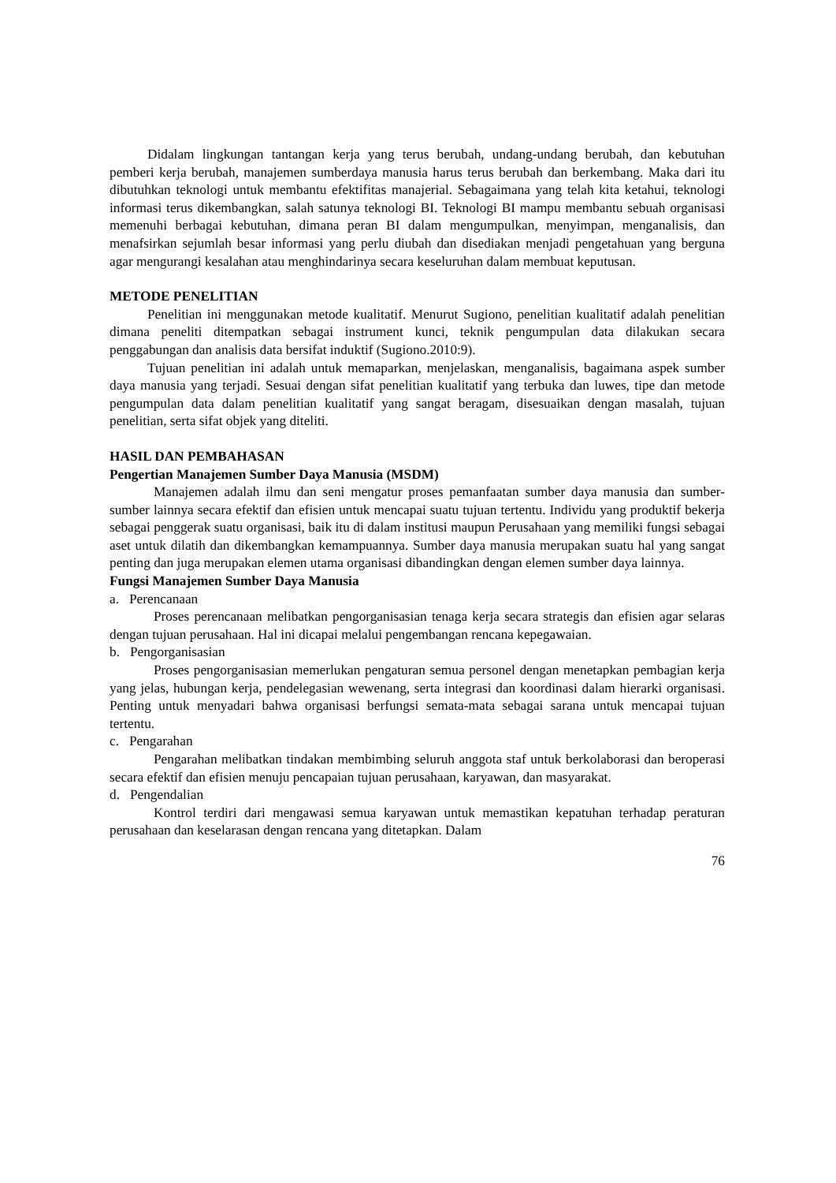Didalam lingkungan tantangan kerja yang terus berubah, undang-undang berubah, dan kebutuhan pemberi kerja berubah, manajemen sumberdaya manusia harus terus berubah dan berkembang. Maka dari itu dibutuhkan teknologi untuk membantu efektifitas manajerial. Sebagaimana yang telah kita ketahui, teknologi informasi terus dikembangkan, salah satunya teknologi BI. Teknologi BI mampu membantu sebuah organisasi memenuhi berbagai kebutuhan, dimana peran BI dalam mengumpulkan, menyimpan, menganalisis, dan menafsirkan sejumlah besar informasi yang perlu diubah dan disediakan menjadi pengetahuan yang berguna agar mengurangi kesalahan atau menghindarinya secara keseluruhan dalam membuat keputusan.
METODE PENELITIAN
Penelitian ini menggunakan metode kualitatif. Menurut Sugiono, penelitian kualitatif adalah penelitian dimana peneliti ditempatkan sebagai instrument kunci, teknik pengumpulan data dilakukan secara penggabungan dan analisis data bersifat induktif (Sugiono.2010:9).
Tujuan penelitian ini adalah untuk memaparkan, menjelaskan, menganalisis, bagaimana aspek sumber daya manusia yang terjadi. Sesuai dengan sifat penelitian kualitatif yang terbuka dan luwes, tipe dan metode pengumpulan data dalam penelitian kualitatif yang sangat beragam, disesuaikan dengan masalah, tujuan penelitian, serta sifat objek yang diteliti.
HASIL DAN PEMBAHASAN
Pengertian Manajemen Sumber Daya Manusia (MSDM)
Manajemen adalah ilmu dan seni mengatur proses pemanfaatan sumber daya manusia dan sumber-sumber lainnya secara efektif dan efisien untuk mencapai suatu tujuan tertentu. Individu yang produktif bekerja sebagai penggerak suatu organisasi, baik itu di dalam institusi maupun Perusahaan yang memiliki fungsi sebagai aset untuk dilatih dan dikembangkan kemampuannya. Sumber daya manusia merupakan suatu hal yang sangat penting dan juga merupakan elemen utama organisasi dibandingkan dengan elemen sumber daya lainnya.
Fungsi Manajemen Sumber Daya Manusia
a. Perencanaan
Proses perencanaan melibatkan pengorganisasian tenaga kerja secara strategis dan efisien agar selaras dengan tujuan perusahaan. Hal ini dicapai melalui pengembangan rencana kepegawaian.
b. Pengorganisasian
Proses pengorganisasian memerlukan pengaturan semua personel dengan menetapkan pembagian kerja yang jelas, hubungan kerja, pendelegasian wewenang, serta integrasi dan koordinasi dalam hierarki organisasi. Penting untuk menyadari bahwa organisasi berfungsi semata-mata sebagai sarana untuk mencapai tujuan tertentu.
c. Pengarahan
Pengarahan melibatkan tindakan membimbing seluruh anggota staf untuk berkolaborasi dan beroperasi secara efektif dan efisien menuju pencapaian tujuan perusahaan, karyawan, dan masyarakat.
d. Pengendalian
Kontrol terdiri dari mengawasi semua karyawan untuk memastikan kepatuhan terhadap peraturan perusahaan dan keselarasan dengan rencana yang ditetapkan. Dalam
76